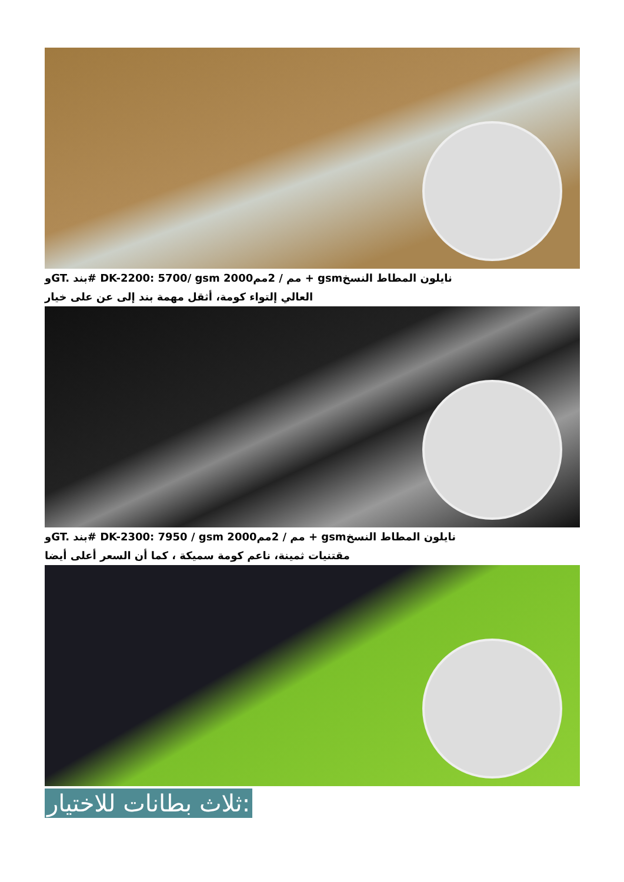وGT. بند# DK-2200: 5700/ gsm 2000مم / 2مم + gsmنايلون المطاط النسخ
العالي إلتواء كومة، أثقل مهمة بند إلى عن على خيار
وGT. بند# DK-2300: 7950 / gsm 2000مم / 2مم + gsmنايلون المطاط النسخ
مقتنيات ثمينة، ناعم كومة سميكة ، كما أن السعر أعلى أيضا
ثلاث بطانات للاختيار: